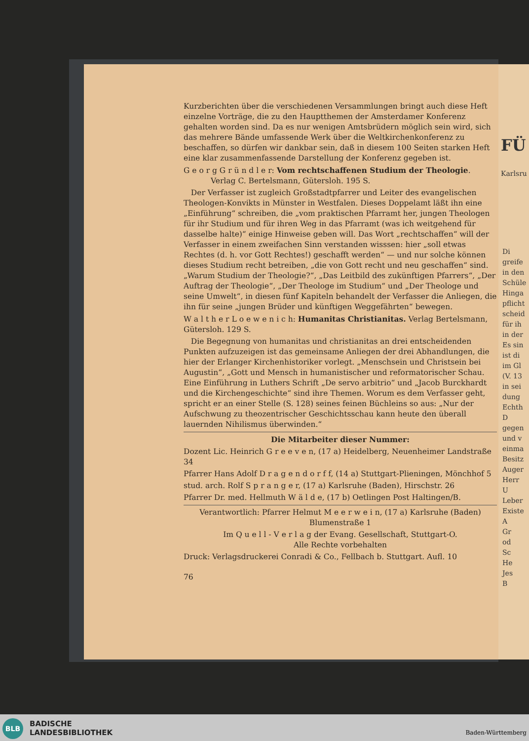Kurzberichten über die verschiedenen Versammlungen bringt auch diese Heft einzelne Vorträge, die zu den Hauptthemen der Amsterdamer Konferenz gehalten worden sind. Da es nur wenigen Amtsbrüdern möglich sein wird, sich das mehrere Bände umfassende Werk über die Weltkirchenkonferenz zu beschaffen, so dürfen wir dankbar sein, daß in diesem 100 Seiten starken Heft eine klar zusammenfassende Darstellung der Konferenz gegeben ist.
G e o r g G r ü n d l e r: Vom rechtschaffenen Studium der Theologie.
Verlag C. Bertelsmann, Gütersloh. 195 S.
Der Verfasser ist zugleich Großstadtpfarrer und Leiter des evangelischen Theologen-Konvikts in Münster in Westfalen. Dieses Doppelamt läßt ihn eine „Einführung“ schreiben, die „vom praktischen Pfarramt her, jungen Theologen für ihr Studium und für ihren Weg in das Pfarramt (was ich weitgehend für dasselbe halte)“ einige Hinweise geben will. Das Wort „rechtschaffen“ will der Verfasser in einem zweifachen Sinn verstanden wisssen: hier „soll etwas Rechtes (d. h. vor Gott Rechtes!) geschafft werden“ — und nur solche können dieses Studium recht betreiben, „die von Gott recht und neu geschaffen“ sind. „Warum Studium der Theologie?“, „Das Leitbild des zukünftigen Pfarrers“, „Der Auftrag der Theologie“, „Der Theologe im Studium“ und „Der Theologe und seine Umwelt“, in diesen fünf Kapiteln behandelt der Verfasser die Anliegen, die ihn für seine „jungen Brüder und künftigen Weggefährten“ bewegen.
W a l t h e r L o e w e n i c h: Humanitas Christianitas. Verlag Bertelsmann, Gütersloh. 129 S.
Die Begegnung von humanitas und christianitas an drei entscheidenden Punkten aufzuzeigen ist das gemeinsame Anliegen der drei Abhandlungen, die hier der Erlanger Kirchenhistoriker vorlegt. „Menschsein und Christsein bei Augustin“, „Gott und Mensch in humanistischer und reformatorischer Schau. Eine Einführung in Luthers Schrift „De servo arbitrio“ und „Jacob Burckhardt und die Kirchengeschichte“ sind ihre Themen. Worum es dem Verfasser geht, spricht er an einer Stelle (S. 128) seines feinen Büchleins so aus: „Nur der Aufschwung zu theozentrischer Geschichtsschau kann heute den überall lauernden Nihilismus überwinden.“
Die Mitarbeiter dieser Nummer:
Dozent Lic. Heinrich G r e e v e n, (17 a) Heidelberg, Neuenheimer Landstraße 34
Pfarrer Hans Adolf D r a g e n d o r f f, (14 a) Stuttgart-Plieningen, Mönchhof 5
stud. arch. Rolf S p r a n g e r, (17 a) Karlsruhe (Baden), Hirschstr. 26
Pfarrer Dr. med. Hellmuth W ä l d e, (17 b) Oetlingen Post Haltingen/B.
Verantwortlich: Pfarrer Helmut M e e r w e i n, (17 a) Karlsruhe (Baden) Blumenstraße 1
Im Q u e l l - V e r l a g der Evang. Gesellschaft, Stuttgart-O.
Alle Rechte vorbehalten
Druck: Verlagsdruckerei Conradi & Co., Fellbach b. Stuttgart. Aufl. 10
76
FÜ
Karlsru
Di
greife
in den
Schüle
Hinga
pflicht
scheid
für ih
in der
Es sin
ist di
im Gl
(V. 13
in sei
dung
Echth
D
gegen
und v
einma
Besitz
Auger
Herr
U
Leber
Existe
A
Gr
od
Sc
He
Jes
B
BLB
BADISCHE
LANDESBIBLIOTHEK
Baden-Württemberg